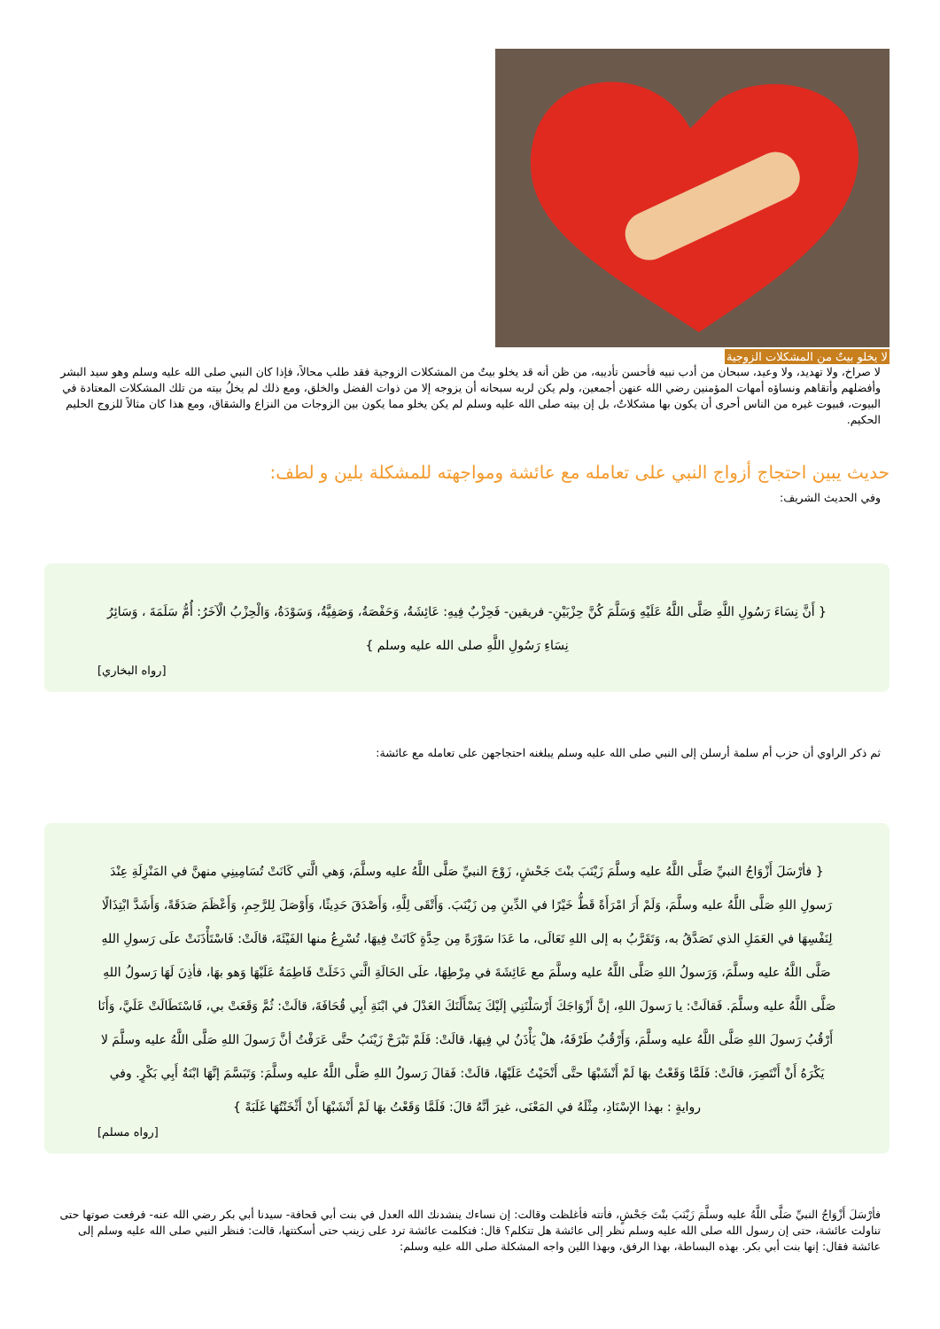لا يخلو بيتٌ من المشكلات الزوجية
لا صراخ، ولا تهديد، ولا وعيد، سبحان من أدب نبيه فأحسن تأديبه، من ظن أنه قد يخلو بيتٌ من المشكلات الزوجية فقد طلب محالاً، فإذا كان النبي صلى الله عليه وسلم وهو سيد البشر وأفضلهم وأتقاهم ونساؤه أمهات المؤمنين رضي الله عنهن أجمعين، ولم يكن لربه سبحانه أن يزوجه إلا من ذوات الفضل والخلق، ومع ذلك لم يخلُ بيته من تلك المشكلات المعتادة في البيوت، فبيوت غيره من الناس أحرى أن يكون بها مشكلاتٌ، بل إن بيته صلى الله عليه وسلم لم يكن يخلو مما يكون بين الزوجات من النزاع والشقاق، ومع هذا كان مثالاً للزوج الحليم الحكيم.
حديث يبين احتجاج أزواج النبي على تعامله مع عائشة ومواجهته للمشكلة بلين و لطف:
وفي الحديث الشريف:
{ أَنَّ نِسَاءَ رَسُولِ اللَّهِ صَلَّى اللَّهُ عَلَيْهِ وَسَلَّمَ كُنَّ حِزْبَيْنِ- فريقين- فَحِزْبٌ فِيهِ: عَائِشَةُ، وَحَفْصَةُ، وَصَفِيَّةُ، وَسَوْدَةُ، وَالْحِزْبُ الْآخَرُ: أُمُّ سَلَمَةَ ، وَسَائِرُ نِسَاءِ رَسُولِ اللَّهِ صلى الله عليه وسلم }
[رواه البخاري]
ثم ذكر الراوي أن حزب أم سلمة أرسلن إلى النبي صلى الله عليه وسلم يبلغنه احتجاجهن على تعامله مع عائشة:
{ فأرْسَلَ أَزْوَاجُ النبيِّ صَلَّى اللَّهُ عليه وسلَّمَ زَيْنَبَ بنْتَ جَحْشٍ، زَوْجَ النبيِّ صَلَّى اللَّهُ عليه وسلَّمَ، وَهي الَّتي كَانَتْ تُسَامِينِي منهنَّ في المَنْزِلَةِ عِنْدَ رَسولِ اللهِ صَلَّى اللَّهُ عليه وسلَّمَ، وَلَمْ أَرَ امْرَأَةً قَطُّ خَيْرًا في الدِّينِ مِن زَيْنَبَ. وَأَتْقَى لِلَّهِ، وَأَصْدَقَ حَدِيثًا، وَأَوْصَلَ لِلرَّحِمِ، وَأَعْظَمَ صَدَقَةً، وَأَشَدَّ ابْتِذَالًا لِنَفْسِهَا في العَمَلِ الذي تَصَدَّقُ به، وَتَقَرَّبُ به إلى اللهِ تَعَالَى، ما عَدَا سَوْرَةً مِن حِدَّةٍ كَانَتْ فِيهَا، تُسْرِعُ منها الفَيْئَةَ، قالَتْ: فَاسْتَأْذَنَتْ علَى رَسولِ اللهِ صَلَّى اللَّهُ عليه وسلَّمَ، وَرَسولُ اللهِ صَلَّى اللَّهُ عليه وسلَّمَ مع عَائِشَةَ في مِرْطِهَا، علَى الحَالَةِ الَّتي دَخَلَتْ فَاطِمَةُ عَلَيْهَا وَهو بهَا، فأذِنَ لَهَا رَسولُ اللهِ صَلَّى اللَّهُ عليه وسلَّمَ. فَقالَتْ: يا رَسولَ اللهِ، إنَّ أَزْوَاجَكَ أَرْسَلْنَنِي إلَيْكَ يَسْأَلْنَكَ العَدْلَ في ابْنَةِ أَبِي قُحَافَةَ، قالَتْ: ثُمَّ وَقَعَتْ بي، فَاسْتَطَالَتْ عَلَيَّ، وَأَنَا أَرْقُبُ رَسولَ اللهِ صَلَّى اللَّهُ عليه وسلَّمَ، وَأَرْقُبُ طَرْفَهُ، هلْ يَأْذَنُ لي فِيهَا، قالَتْ: فَلَمْ تَبْرَحْ زَيْنَبُ حتَّى عَرَفْتُ أنَّ رَسولَ اللهِ صَلَّى اللَّهُ عليه وسلَّمَ لا يَكْرَهُ أَنْ أَنْتَصِرَ، قالَتْ: فَلَمَّا وَقَعْتُ بهَا لَمْ أَنْشَبْهَا حتَّى أَنْحَيْتُ عَلَيْهَا، قالَتْ: فَقالَ رَسولُ اللهِ صَلَّى اللَّهُ عليه وسلَّمَ: وَتَبَسَّمَ إنَّهَا ابْنَةُ أَبِي بَكْرٍ. وفي روايةٍ : بهذا الإسْنَادِ، مِثْلَهُ في المَعْنَى، غيرَ أنَّهُ قالَ: فَلَمَّا وَقَعْتُ بهَا لَمْ أَنْشَبْهَا أَنْ أَثْخَنْتُهَا غَلَبَةً }
[رواه مسلم]
فأرْسَلَ أَزْوَاجُ النبيِّ صَلَّى اللَّهُ عليه وسلَّمَ زَيْنَبَ بنْتَ جَحْشٍ، فأتته فأغلظت وقالت: إن نساءك ينشدنك الله العدل في بنت أبي قحافة- سيدنا أبي بكر رضي الله عنه- فرفعت صوتها حتى تناولت عائشة، حتى إن رسول الله صلى الله عليه وسلم نظر إلى عائشة هل تتكلم؟ قال: فتكلمت عائشة ترد على زينب حتى أسكتتها، قالت: فنظر النبي صلى الله عليه وسلم إلى عائشة فقال: إنها بنت أبي بكر. بهذه البساطة، بهذا الرفق، وبهذا اللين واجه المشكلة صلى الله عليه وسلم: